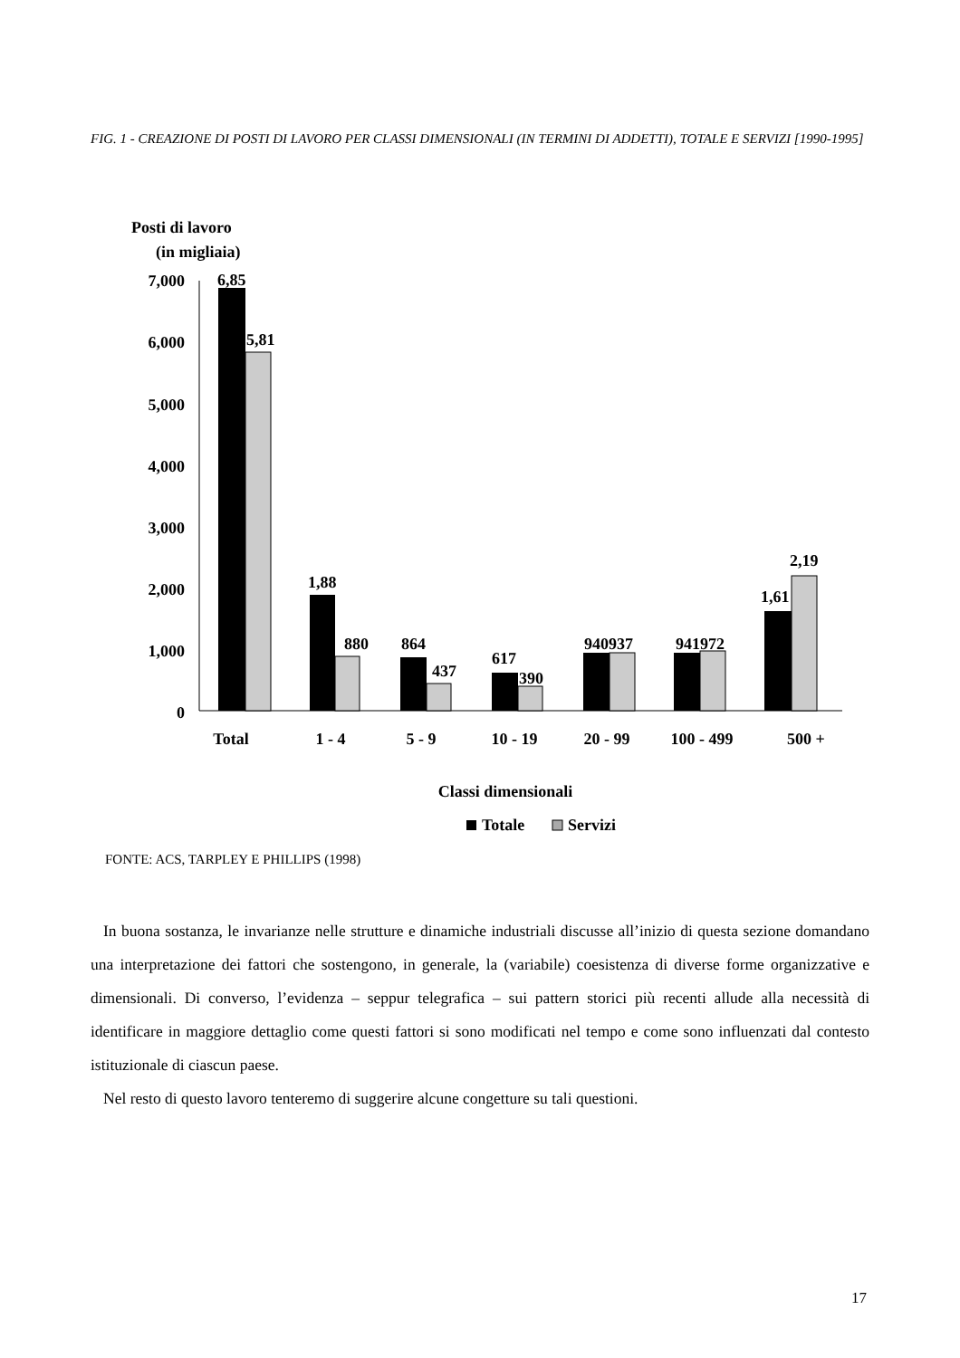FIG. 1 - CREAZIONE DI POSTI DI LAVORO PER CLASSI DIMENSIONALI (IN TERMINI DI ADDETTI), TOTALE E SERVIZI [1990-1995]
Posti di lavoro
(in migliaia)
7,000
6,000
5,000
4,000
3,000
2,000
1,000
0
6,85
5,81
1,88
880
864
437
617
390
940937
941972
1,61
2,19
Total
1 - 4
5 - 9
10 - 19
20 - 99
100 - 499
500 +
Classi dimensionali
Totale
Servizi
FONTE: ACS, TARPLEY E PHILLIPS (1998)
In buona sostanza, le invarianze nelle strutture e dinamiche industriali discusse all’inizio di questa sezione domandano una interpretazione dei fattori che sostengono, in generale, la (variabile) coesistenza di diverse forme organizzative e dimensionali. Di converso, l’evidenza – seppur telegrafica – sui pattern storici più recenti allude alla necessità di identificare in maggiore dettaglio come questi fattori si sono modificati nel tempo e come sono influenzati dal contesto istituzionale di ciascun paese.
Nel resto di questo lavoro tenteremo di suggerire alcune congetture su tali questioni.
17